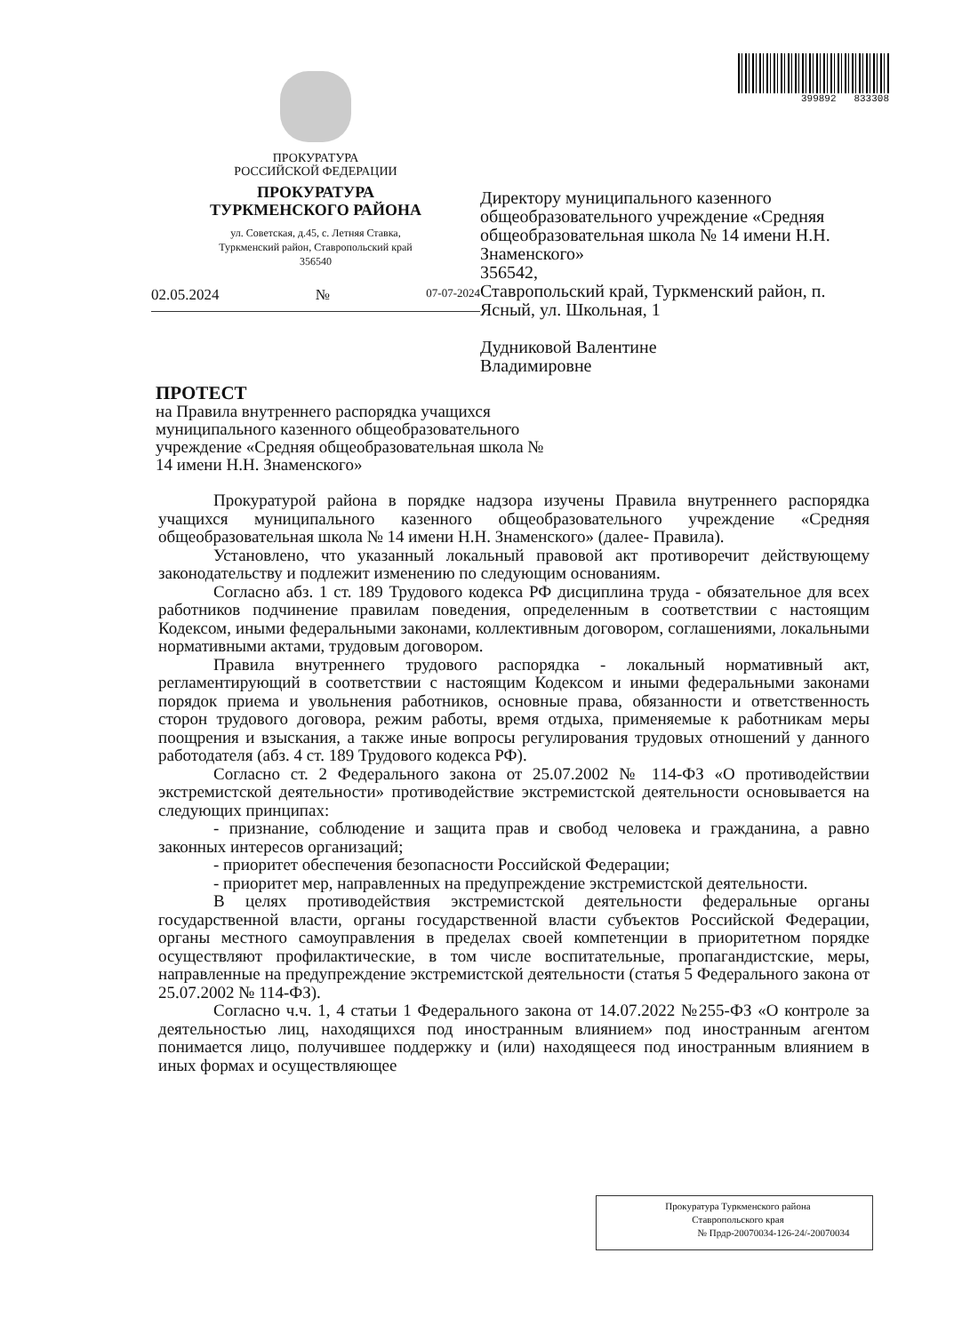ПРОКУРАТУРА
РОССИЙСКОЙ ФЕДЕРАЦИИ
ПРОКУРАТУРА
ТУРКМЕНСКОГО РАЙОНА
ул. Советская, д.45, с. Летняя Ставка,
Туркменский район, Ставропольский край
356540
02.05.2024 № 07-07-2024
399892 833308
Директору муниципального казенного общеобразовательного учреждение «Средняя общеобразовательная школа № 14 имени Н.Н. Знаменского»
356542,
Ставропольский край, Туркменский район, п. Ясный, ул. Школьная, 1
Дудниковой Валентине
Владимировне
ПРОТЕСТ
на Правила внутреннего распорядка учащихся муниципального казенного общеобразовательного учреждение «Средняя общеобразовательная школа № 14 имени Н.Н. Знаменского»
Прокуратурой района в порядке надзора изучены Правила внутреннего распорядка учащихся муниципального казенного общеобразовательного учреждение «Средняя общеобразовательная школа № 14 имени Н.Н. Знаменского» (далее- Правила).
Установлено, что указанный локальный правовой акт противоречит действующему законодательству и подлежит изменению по следующим основаниям.
Согласно абз. 1 ст. 189 Трудового кодекса РФ дисциплина труда - обязательное для всех работников подчинение правилам поведения, определенным в соответствии с настоящим Кодексом, иными федеральными законами, коллективным договором, соглашениями, локальными нормативными актами, трудовым договором.
Правила внутреннего трудового распорядка - локальный нормативный акт, регламентирующий в соответствии с настоящим Кодексом и иными федеральными законами порядок приема и увольнения работников, основные права, обязанности и ответственность сторон трудового договора, режим работы, время отдыха, применяемые к работникам меры поощрения и взыскания, а также иные вопросы регулирования трудовых отношений у данного работодателя (абз. 4 ст. 189 Трудового кодекса РФ).
Согласно ст. 2 Федерального закона от 25.07.2002 № 114-ФЗ «О противодействии экстремистской деятельности» противодействие экстремистской деятельности основывается на следующих принципах:
- признание, соблюдение и защита прав и свобод человека и гражданина, а равно законных интересов организаций;
- приоритет обеспечения безопасности Российской Федерации;
- приоритет мер, направленных на предупреждение экстремистской деятельности.
В целях противодействия экстремистской деятельности федеральные органы государственной власти, органы государственной власти субъектов Российской Федерации, органы местного самоуправления в пределах своей компетенции в приоритетном порядке осуществляют профилактические, в том числе воспитательные, пропагандистские, меры, направленные на предупреждение экстремистской деятельности (статья 5 Федерального закона от 25.07.2002 № 114-ФЗ).
Согласно ч.ч. 1, 4 статьи 1 Федерального закона от 14.07.2022 №255-ФЗ «О контроле за деятельностью лиц, находящихся под иностранным влиянием» под иностранным агентом понимается лицо, получившее поддержку и (или) находящееся под иностранным влиянием в иных формах и осуществляющее
Прокуратура Туркменского района
Ставропольского края
№ Прдр-20070034-126-24/-20070034